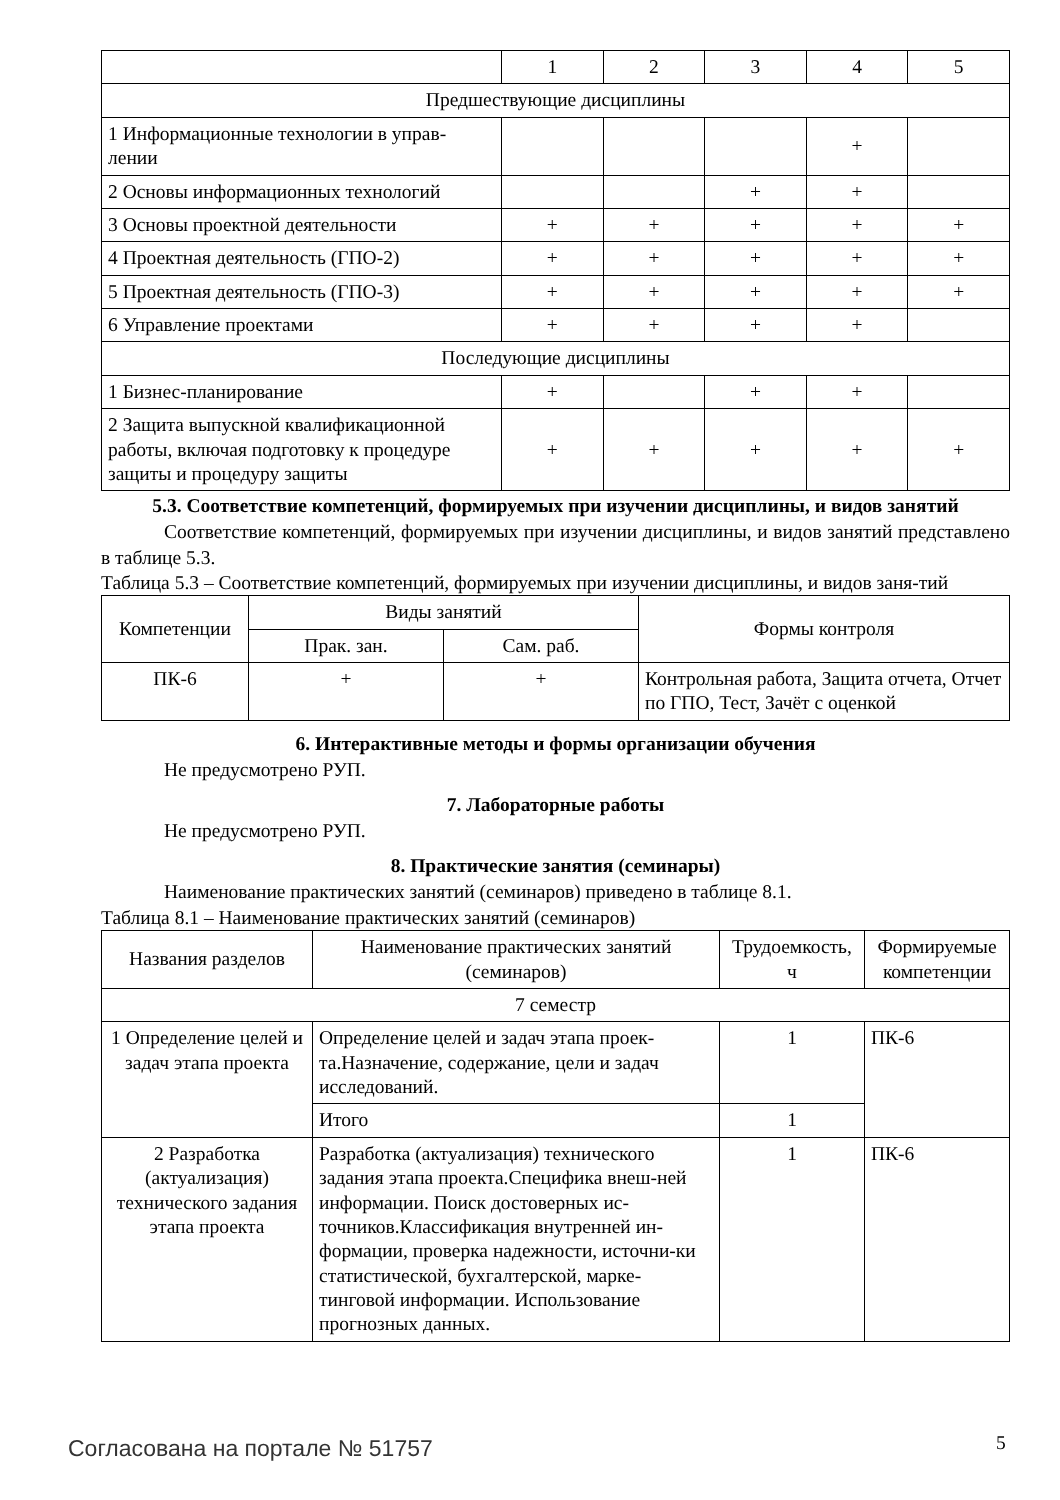| | 1 | 2 | 3 | 4 | 5 |
| Предшествующие дисциплины | | | | | |
| 1 Информационные технологии в управ- лении | | | | + | |
| 2 Основы информационных технологий | | | + | + | |
| 3 Основы проектной деятельности | + | + | + | + | + |
| 4 Проектная деятельность (ГПО-2) | + | + | + | + | + |
| 5 Проектная деятельность (ГПО-3) | + | + | + | + | + |
| 6 Управление проектами | + | + | + | + | |
| Последующие дисциплины | | | | | |
| 1 Бизнес-планирование | + | | + | + | |
| 2 Защита выпускной квалификационной работы, включая подготовку к процедуре защиты и процедуру защиты | + | + | + | + | + |
5.3. Соответствие компетенций, формируемых при изучении дисциплины, и видов занятий
Соответствие компетенций, формируемых при изучении дисциплины, и видов занятий представлено в таблице 5.3.
Таблица 5.3 – Соответствие компетенций, формируемых при изучении дисциплины, и видов заня-тий
| Компетенции | Виды занятий | | Формы контроля |
| | Прак. зан. | Сам. раб. | |
| ПК-6 | + | + | Контрольная работа, Защита отчета, Отчет по ГПО, Тест, Зачёт с оценкой |
6. Интерактивные методы и формы организации обучения
Не предусмотрено РУП.
7. Лабораторные работы
Не предусмотрено РУП.
8. Практические занятия (семинары)
Наименование практических занятий (семинаров) приведено в таблице 8.1.
Таблица 8.1 – Наименование практических занятий (семинаров)
| Названия разделов | Наименование практических занятий (семинаров) | Трудоемкость, ч | Формируемые компетенции |
| 7 семестр | | | |
| 1 Определение целей и задач этапа проекта | Определение целей и задач этапа проек-та.Назначение, содержание, цели и задач исследований. | 1 | ПК-6 |
| | Итого | 1 | |
| 2 Разработка (актуализация) технического задания этапа проекта | Разработка (актуализация) технического задания этапа проекта.Специфика внеш-ней информации. Поиск достоверных ис-точников.Классификация внутренней ин-формации, проверка надежности, источни-ки статистической, бухгалтерской, марке-тинговой информации. Использование прогнозных данных. | 1 | ПК-6 |
Согласована на портале № 51757 5